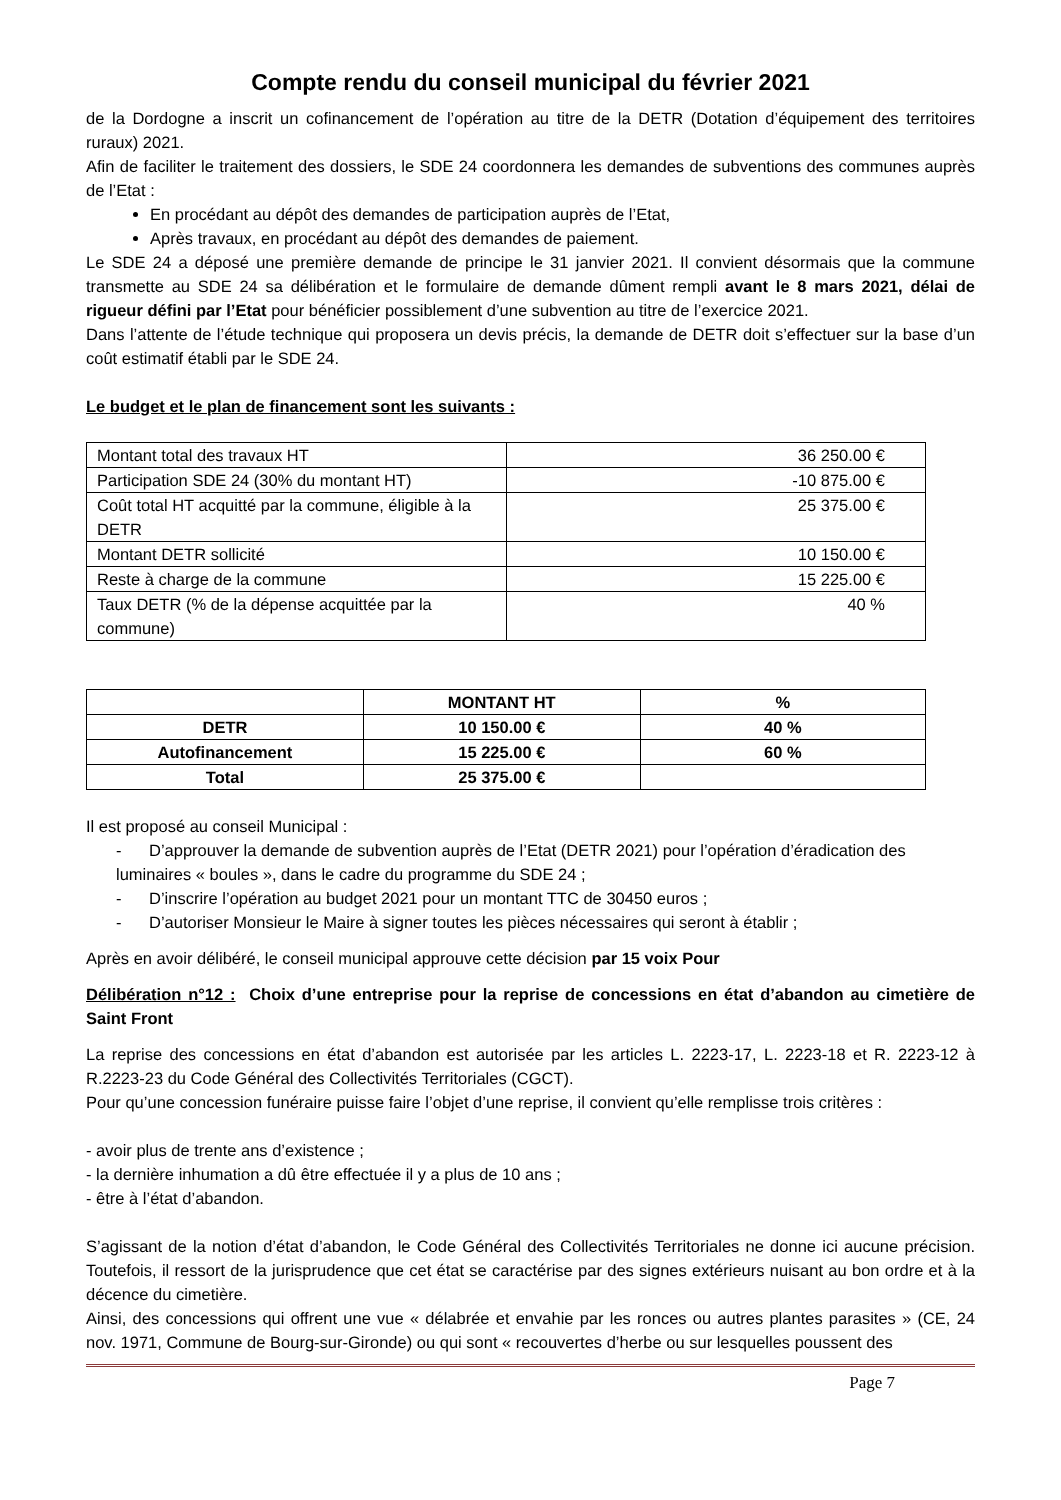Compte rendu du conseil municipal du février 2021
de la Dordogne a inscrit un cofinancement de l’opération au titre de la DETR (Dotation d’équipement des territoires ruraux) 2021.
Afin de faciliter le traitement des dossiers, le SDE 24 coordonnera les demandes de subventions des communes auprès de l’Etat :
En procédant au dépôt des demandes de participation auprès de l’Etat,
Après travaux, en procédant au dépôt des demandes de paiement.
Le SDE 24 a déposé une première demande de principe le 31 janvier 2021. Il convient désormais que la commune transmette au SDE 24 sa délibération et le formulaire de demande dûment rempli avant le 8 mars 2021, délai de rigueur défini par l’Etat pour bénéficier possiblement d’une subvention au titre de l’exercice 2021.
Dans l’attente de l’étude technique qui proposera un devis précis, la demande de DETR doit s’effectuer sur la base d’un coût estimatif établi par le SDE 24.
Le budget et le plan de financement sont les suivants :
| Montant total des travaux HT | 36 250.00 € |
| Participation SDE 24 (30% du montant HT) | -10 875.00 € |
| Coût total HT acquitté par la commune, éligible à la DETR | 25 375.00 € |
| Montant DETR sollicité | 10 150.00 € |
| Reste à charge de la commune | 15 225.00 € |
| Taux DETR (% de la dépense acquittée par la commune) | 40 % |
| | MONTANT HT | % |
| DETR | 10 150.00 € | 40 % |
| Autofinancement | 15 225.00 € | 60 % |
| Total | 25 375.00 € | |
Il est proposé au conseil Municipal :
- D’approuver la demande de subvention auprès de l’Etat (DETR 2021) pour l’opération d’éradication des luminaires « boules », dans le cadre du programme du SDE 24 ;
- D’inscrire l’opération au budget 2021 pour un montant TTC de 30450 euros ;
- D’autoriser Monsieur le Maire à signer toutes les pièces nécessaires qui seront à établir ;
Après en avoir délibéré, le conseil municipal approuve cette décision par 15 voix Pour
Délibération n°12 : Choix d’une entreprise pour la reprise de concessions en état d’abandon au cimetière de Saint Front
La reprise des concessions en état d’abandon est autorisée par les articles L. 2223-17, L. 2223-18 et R. 2223-12 à R.2223-23 du Code Général des Collectivités Territoriales (CGCT).
Pour qu’une concession funéraire puisse faire l’objet d’une reprise, il convient qu’elle remplisse trois critères :
- avoir plus de trente ans d’existence ;
- la dernière inhumation a dû être effectuée il y a plus de 10 ans ;
- être à l’état d’abandon.
S’agissant de la notion d’état d’abandon, le Code Général des Collectivités Territoriales ne donne ici aucune précision. Toutefois, il ressort de la jurisprudence que cet état se caractérise par des signes extérieurs nuisant au bon ordre et à la décence du cimetière.
Ainsi, des concessions qui offrent une vue « délabrée et envahie par les ronces ou autres plantes parasites » (CE, 24 nov. 1971, Commune de Bourg-sur-Gironde) ou qui sont « recouvertes d’herbe ou sur lesquelles poussent des
Page 7